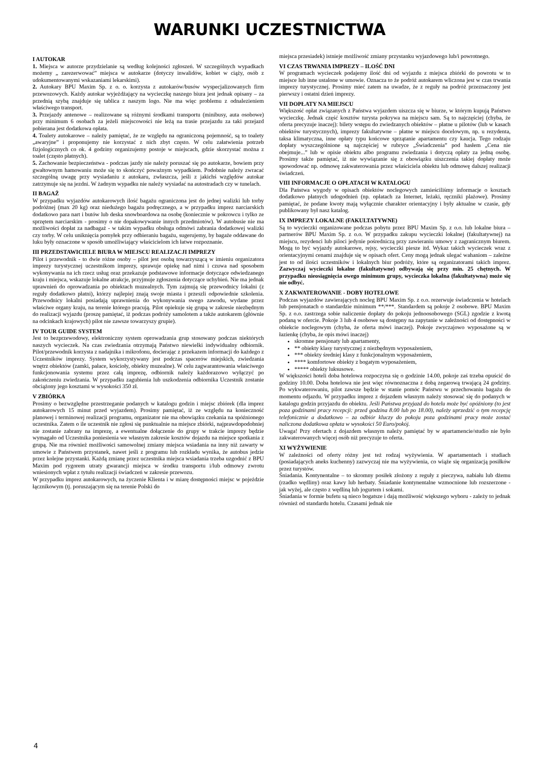WARUNKI UCZESTNICTWA
I AUTOKAR
1. Miejsca w autorze przydzielanie są według kolejności zgłoszeń. W szczególnych wypadkach możemy „ zarezerwować” miejsca w autokarze (dotyczy inwalidów, kobiet w ciąży, osób z udokumentowanymi wskazaniami lekarskimi).
2. Autokary BPU Maxim Sp. z o. o. korzysta z autokarów/busów wyspecjalizowanych firm przewozowych. Każdy autokar wyjeżdżający na wycieczkę naszego biura jest jednak opisany – za przednią szybą znajduje się tablica z naszym logo. Nie ma więc problemu z odnalezieniem właściwego transport.
3. Przejazdy antenowe – realizowane są różnymi środkami transportu (minibusy, auta osobowe) przy minimum 6 osobach za jeżeli miejscowości nie leżą na trasie przejazdu za taki przejazd pobierana jest dodatkowa opłata.
4. Toalety autokarowe – należy pamiętać, że ze względu na ograniczoną pojemność, są to toalety „awaryjne” i proponujemy nie korzystać z nich zbyt często. W celu załatwienia potrzeb fizjologicznych co ok. 4 godziny organizujemy postoje w miejscach, gdzie skorzystać można z toalet (często płatnych).
5. Zachowanie bezpieczeństwa - podczas jazdy nie należy poruszać się po autokarze, bowiem przy gwałtownym hamowaniu może się to skończyć poważnym wypadkiem. Podobnie należy zwracać szczególną uwagę przy wysiadaniu z autokaru, zwłaszcza, jeśli z jakichś względów autokar zatrzymuje się na jezdni. W żadnym wypadku nie należy wysiadać na autostradach czy w tunelach.
II BAGAŻ
W przypadku wyjazdów autokarowych ilość bagażu ograniczona jest do jednej walizki lub torby podróżnej (max 20 kg) oraz niedużego bagażu podręcznego, a w przypadku imprez narciarskich dodatkowo para nart i butów lub deska snowboardowa na osobę (koniecznie w pokrowcu i tylko ze sprzętem narciarskim - prosimy o nie dopakowywanie innych przedmiotów). W autobusie nie ma możliwości dopłat za nadbagaż - w takim wypadku obsługa odmówi zabrania dodatkowej walizki czy torby. W celu uniknięcia pomyłek przy odbieraniu bagażu, sugerujemy, by bagaże oddawane do luku były oznaczone w sposób umożliwiający właścicielom ich łatwe rozpoznanie.
III PRZEDSTAWICIELE BIURA W MIEJSCU REALIZACJI IMPREZY
Pilot i przewodnik - to dwie różne osoby – pilot jest osobą towarzyszącą w imieniu organizatora imprezy turystycznej uczestnikom imprezy, sprawuje opiekę nad nimi i czuwa nad sposobem wykonywania na ich rzecz usług oraz przekazuje podstawowe informacje dotyczące odwiedzanego kraju i miejsca, wskazuje lokalne atrakcje, przyjmuje zgłoszenia dotyczące uchybień. Nie ma jednak uprawnień do oprowadzania po obiektach muzealnych. Tym zajmują się przewodnicy lokalni (z reguły dodatkowo płatni), którzy najlepiej znają swoje miasta i przeszli odpowiednie szkolenia. Przewodnicy lokalni posiadają uprawnienia do wykonywania swego zawodu, wydane przez właściwe organy kraju, na terenie którego pracują. Pilot opiekuje się grupą w zakresie niezbędnym do realizacji wyjazdu (proszę pamiętać, iż podczas podróży samolotem a także autokarem (głównie na odcinkach krajowych) pilot nie zawsze towarzyszy grupie).
IV TOUR GUIDE SYSTEM
Jest to bezprzewodowy, elektroniczny system oprowadzania grup stosowany podczas niektórych naszych wycieczek. Na czas zwiedzania otrzymają Państwo niewielki indywidualny odbiornik. Pilot/przewodnik korzysta z nadajnika i mikrofonu, docierając z przekazem informacji do każdego z Uczestników imprezy. System wykorzystywany jest podczas spacerów miejskich, zwiedzania wnętrz obiektów (zamki, pałace, kościoły, obiekty muzealne). W celu zagwarantowania właściwego funkcjonowania systemu przez całą imprezę, odbiornik należy każdorazowo wyłączyć po zakończeniu zwiedzania. W przypadku zagubienia lub uszkodzenia odbiornika Uczestnik zostanie obciążony jego kosztami w wysokości 350 zł.
V ZBIÓRKA
Prosimy o bezwzględne przestrzeganie podanych w katalogu godzin i miejsc zbiórek (dla imprez autokarowych 15 minut przed wyjazdem). Prosimy pamiętać, iż ze względu na konieczność planowej i terminowej realizacji programu, organizator nie ma obowiązku czekania na spóźnionego uczestnika. Zatem o ile uczestnik nie zgłosi się punktualnie na miejsce zbiórki, najprawdopodobniej nie zostanie zabrany na imprezę, a ewentualne dołączenie do grupy w trakcie imprezy będzie wymagało od Uczestnika poniesienia we własnym zakresie kosztów dojazdu na miejsce spotkania z grupą. Nie ma również możliwości samowolnej zmiany miejsca wsiadania na inny niż zawarty w umowie z Państwem przystanek, nawet jeśli z programu lub rozkładu wynika, że autobus jedzie przez kolejne przystanki. Każdą zmianę przez uczestnika miejsca wsiadania trzeba uzgodnić z BPU Maxim pod rygorem utraty gwarancji miejsca w środku transportu i/lub odmowy zwrotu wniesionych wpłat z tytułu realizacji świadczeń w zakresie przewozu.
W przypadku imprez autokarowych, na życzenie Klienta i w miarę dostępności miejsc w pojeździe łącznikowym (tj. poruszającym się na terenie Polski do
miejsca przesiadek) istnieje możliwość zmiany przystanku wyjazdowego lub/i powrotnego.
VI CZAS TRWANIA IMPREZY – ILOŚĆ DNI
W programach wycieczek podajemy ilość dni od wyjazdu z miejsca zbiórki do powrotu w to miejsce lub inne ustalone w umowie. Oznacza to że podróż autokarem wliczona jest w czas trwania imprezy turystycznej. Prosimy mieć zatem na uwadze, że z reguły na podróż przeznaczony jest pierwszy i ostatni dzień imprezy.
VII DOPŁATY NA MIEJSCU
Większość opłat związanych z Państwa wyjazdem uiszcza się w biurze, w którym kupują Państwo wycieczkę. Jednak część kosztów turysta pokrywa na miejscu sam. Są to najczęściej (chyba, że oferta precyzuje inaczej): bilety wstępu do zwiedzanych obiektów – płatne u pilotów (lub w kasach obiektów turystycznych), imprezy fakultatywne – płatne w miejscu docelowym, np. u rezydenta, taksa klimatyczna, inne opłaty typu końcowe sprzątanie apartamentu czy kaucja. Tego rodzaju dopłaty wyszczególnione są najczęściej w rubryce „Świadczenia” pod hasłem „Cena nie obejmuje...” lub w opisie obiektu albo programu zwiedzania i dotyczą opłaty za jedną osobę. Prosimy także pamiętać, iż nie wywiązanie się z obowiązku uiszczenia takiej dopłaty może spowodować np. odmowę zakwaterowania przez właściciela obiektu lub odmowę dalszej realizacji świadczeń.
VIII INFORMACJE O OPŁATACH W KATALOGU
Dla Państwa wygody w opisach obiektów noclegowych zamieściliśmy informacje o kosztach dodatkowo płatnych udogodnień (np. opłatach za Internet, leżaki, ręczniki plażowe). Prosimy pamiętać, że podane kwoty mają wyłącznie charakter orientacyjny i były aktualne w czasie, gdy publikowany był nasz katalog.
IX IMPREZY LOKALNE (FAKULTATYWNE)
Są to wycieczki organizowane podczas pobytu przez BPU Maxim Sp. z o.o. lub lokalne biura – partnerów BPU Maxim Sp. z o.o. W przypadku zakupu wycieczki lokalnej (fakultatywnej) na miejscu, rezydenci lub piloci jedynie pośredniczą przy zawieraniu umowy z zagranicznym biurem. Mogą to być wyjazdy autokarowe, rejsy, wycieczki piesze itd. Wykaz takich wycieczek wraz z orientacyjnymi cenami znajduje się w opisach ofert. Ceny mogą jednak ulegać wahaniom – zależne jest to od ilości uczestników i lokalnych biur podróży, które są organizatorami takich imprez. Zazwyczaj wycieczki lokalne (fakultatywne) odbywają się przy min. 25 chętnych. W przypadku nieosiągnięcia owego minimum grupy, wycieczka lokalna (fakultatywna) może się nie odbyć.
X ZAKWATEROWANIE - DOBY HOTELOWE
Podczas wyjazdów zawierających nocleg BPU Maxim Sp. z o.o. rezerwuje świadczenia w hotelach lub pensjonatach o standardzie minimum **/***. Standardem są pokoje 2 osobowe. BPU Maxim Sp. z o.o. zastrzega sobie naliczenie dopłaty do pokoju jednoosobowego (SGL) zgodzie z kwotą podaną w ofercie. Pokoje 3 lub 4 osobowe są dostępny na zapytanie w zależności od dostępności w obiekcie noclegowym (chyba, że oferta mówi inaczej). Pokoje zwyczajowo wyposażone są w łazienkę (chyba, że opis mówi inaczej)
skromne pensjonaty lub apartamenty,
** obiekty klasy turystycznej z niezbędnym wyposażeniem,
*** obiekty średniej klasy z funkcjonalnym wyposażeniem,
**** komfortowe obiekty z bogatym wyposażeniem,
***** obiekty luksusowe.
W większości hoteli doba hotelowa rozpoczyna się o godzinie 14.00, pokoje zaś trzeba opuścić do godziny 10.00. Doba hotelowa nie jest więc równoznaczna z dobą zegarową trwającą 24 godziny. Po wykwaterowaniu, pilot zawsze będzie w stanie pomóc Państwu w przechowaniu bagażu do momentu odjazdu. W przypadku imprez z dojazdem własnym należy stosować się do podanych w katalogu godzin przyjazdu do obiektu. Jeśli Państwa przyjazd do hotelu może być opóźniony (to jest poza godzinami pracy recepcji: przed godzina 8.00 lub po 18.00), należy uprzedzić o tym recepcję telefonicznie a dodatkowo – za odbiór kluczy do pokoju poza godzinami pracy może zostać naliczona dodatkowa opłata w wysokości 50 Euro/pokój.
Uwaga! Przy ofertach z dojazdem własnym należy pamiętać by w apartamencie/studio nie było zakwaterowanych więcej osób niż precyzuje to oferta.
XI WYŻYWIENIE
W zależności od oferty różny jest też rodzaj wyżywienia. W apartamentach i studiach (posiadających aneks kuchenny) zazwyczaj nie ma wyżywienia, co wiąże się organizacją posiłków przez turystów.
Śniadania. Kontynentalne – to skromny posiłek złożony z reguły z pieczywa, nabiału lub dżemu (rzadko wędliny) oraz kawy lub herbaty. Śniadanie kontynentalne wzmocnione lub rozszerzone - jak wyżej, ale często z wędliną lub jogurtem i sokami.
Śniadania w formie bufetu są nieco bogatsze i dają możliwość większego wyboru - zależy to jednak również od standardu hotelu. Czasami jednak nie
4